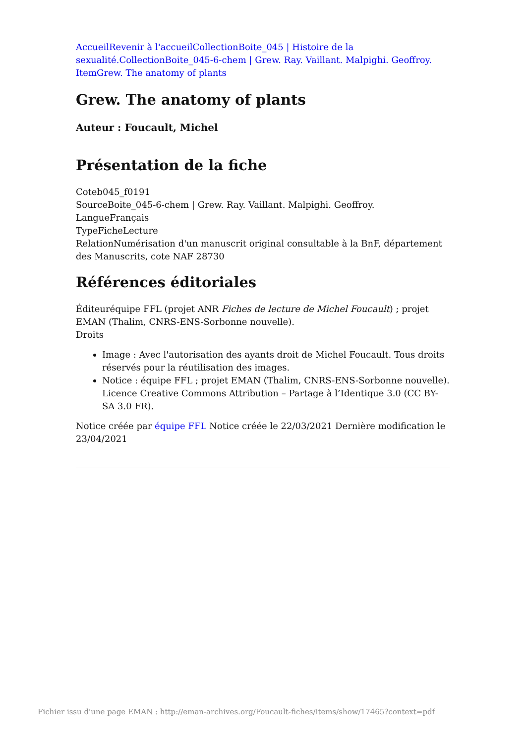AccueilRevenir à l'accueilCollectionBoite_045 | Histoire de la sexualité.CollectionBoite_045-6-chem | Grew. Ray. Vaillant. Malpighi. Geoffroy.
ItemGrew. The anatomy of plants
Grew. The anatomy of plants
Auteur : Foucault, Michel
Présentation de la fiche
Coteb045_f0191
SourceBoite_045-6-chem | Grew. Ray. Vaillant. Malpighi. Geoffroy.
LangueFrançais
TypeFicheLecture
RelationNumérisation d'un manuscrit original consultable à la BnF, département des Manuscrits, cote NAF 28730
Références éditoriales
Éditeuréquipe FFL (projet ANR Fiches de lecture de Michel Foucault) ; projet EMAN (Thalim, CNRS-ENS-Sorbonne nouvelle).
Droits
Image : Avec l'autorisation des ayants droit de Michel Foucault. Tous droits réservés pour la réutilisation des images.
Notice : équipe FFL ; projet EMAN (Thalim, CNRS-ENS-Sorbonne nouvelle). Licence Creative Commons Attribution – Partage à l’Identique 3.0 (CC BY-SA 3.0 FR).
Notice créée par équipe FFL Notice créée le 22/03/2021 Dernière modification le 23/04/2021
Fichier issu d'une page EMAN : http://eman-archives.org/Foucault-fiches/items/show/17465?context=pdf